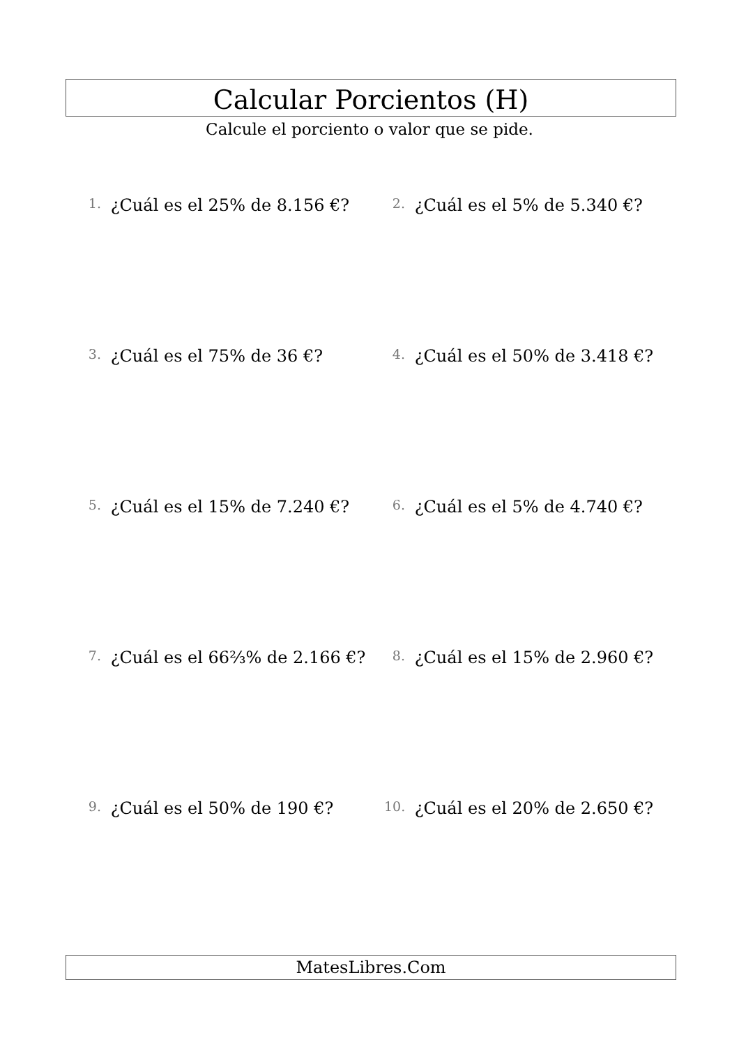Calcular Porcientos (H)
Calcule el porciento o valor que se pide.
1. ¿Cuál es el 25% de 8.156 €?
2. ¿Cuál es el 5% de 5.340 €?
3. ¿Cuál es el 75% de 36 €?
4. ¿Cuál es el 50% de 3.418 €?
5. ¿Cuál es el 15% de 7.240 €?
6. ¿Cuál es el 5% de 4.740 €?
7. ¿Cuál es el 66⅔% de 2.166 €?
8. ¿Cuál es el 15% de 2.960 €?
9. ¿Cuál es el 50% de 190 €?
10. ¿Cuál es el 20% de 2.650 €?
MatesLibres.Com